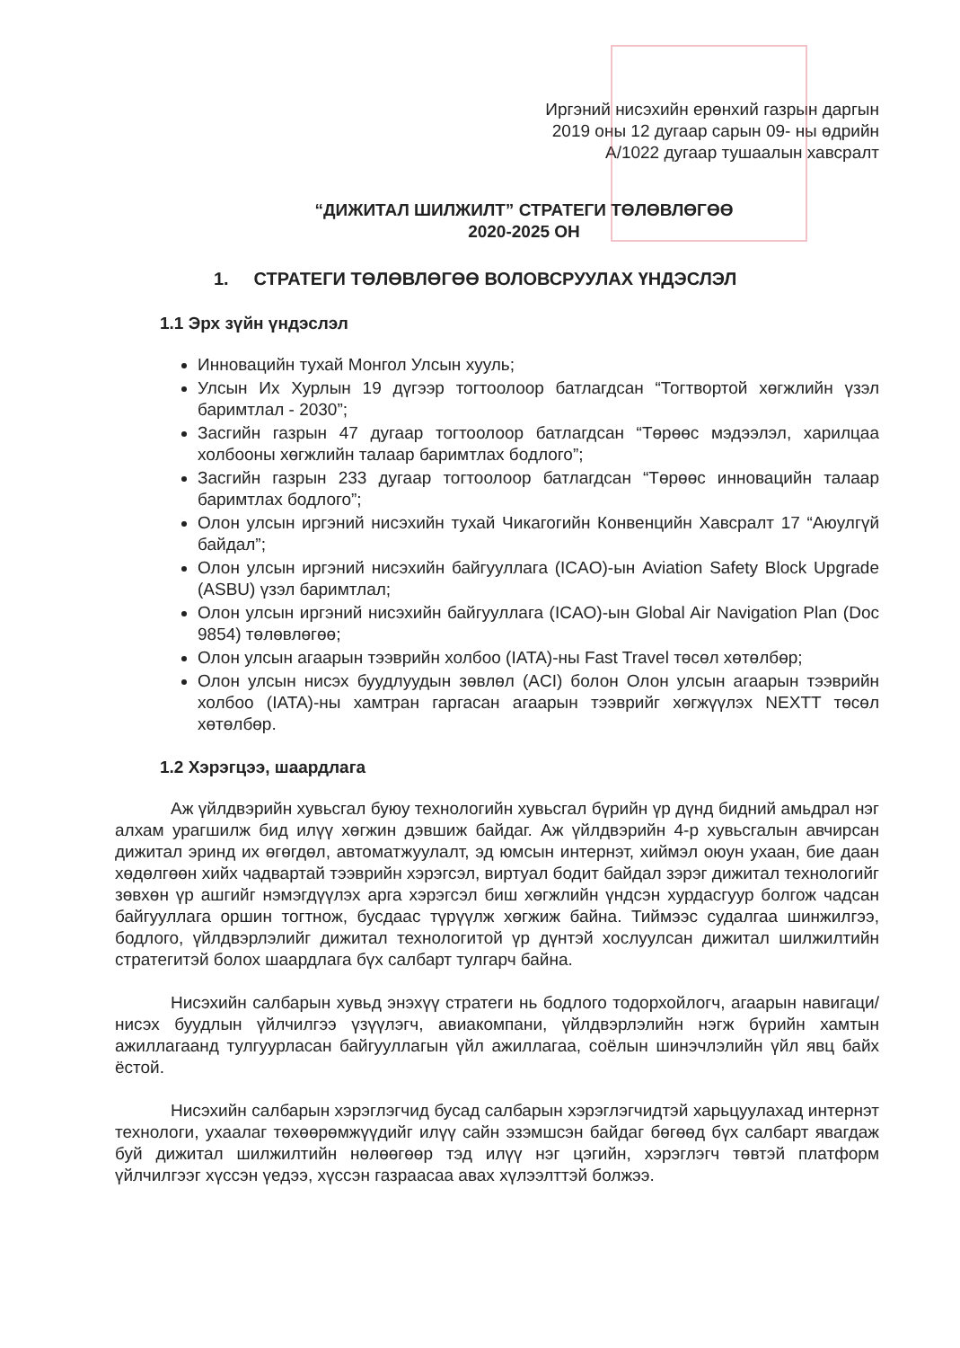Иргэний нисэхийн ерөнхий газрын даргын
2019 оны 12 дугаар сарын 09- ны өдрийн
А/1022 дугаар тушаалын хавсралт
“ДИЖИТАЛ ШИЛЖИЛТ” СТРАТЕГИ ТӨЛӨВЛӨГӨӨ
2020-2025 ОН
1. СТРАТЕГИ ТӨЛӨВЛӨГӨӨ ВОЛОВСРУУЛАХ ҮНДЭСЛЭЛ
1.1 Эрх зүйн үндэслэл
Инновацийн тухай Монгол Улсын хууль;
Улсын Их Хурлын 19 дүгээр тогтоолоор батлагдсан “Тогтвортой хөгжлийн үзэл баримтлал - 2030”;
Засгийн газрын 47 дугаар тогтоолоор батлагдсан “Төрөөс мэдээлэл, харилцаа холбооны хөгжлийн талаар баримтлах бодлого”;
Засгийн газрын 233 дугаар тогтоолоор батлагдсан “Төрөөс инновацийн талаар баримтлах бодлого”;
Олон улсын иргэний нисэхийн тухай Чикагогийн Конвенцийн Хавсралт 17 “Аюулгүй байдал”;
Олон улсын иргэний нисэхийн байгууллага (ICAO)-ын Aviation Safety Block Upgrade (ASBU) үзэл баримтлал;
Олон улсын иргэний нисэхийн байгууллага (ICAO)-ын Global Air Navigation Plan (Doc 9854) төлөвлөгөө;
Олон улсын агаарын тээврийн холбоо (IATA)-ны Fast Travel төсөл хөтөлбөр;
Олон улсын нисэх буудлуудын зөвлөл (ACI) болон Олон улсын агаарын тээврийн холбоо (IATA)-ны хамтран гаргасан агаарын тээврийг хөгжүүлэх NEXTT төсөл хөтөлбөр.
1.2 Хэрэгцээ, шаардлага
Аж үйлдвэрийн хувьсгал буюу технологийн хувьсгал бүрийн үр дүнд бидний амьдрал нэг алхам урагшилж бид илүү хөгжин дэвшиж байдаг. Аж үйлдвэрийн 4-р хувьсгалын авчирсан дижитал эринд их өгөгдөл, автоматжуулалт, эд юмсын интернэт, хиймэл оюун ухаан, бие даан хөдөлгөөн хийх чадвартай тээврийн хэрэгсэл, виртуал бодит байдал зэрэг дижитал технологийг зөвхөн үр ашгийг нэмэгдүүлэх арга хэрэгсэл биш хөгжлийн үндсэн хурдасгуур болгож чадсан байгууллага оршин тогтнож, бусдаас түрүүлж хөгжиж байна. Тиймээс судалгаа шинжилгээ, бодлого, үйлдвэрлэлийг дижитал технологитой үр дүнтэй хослуулсан дижитал шилжилтийн стратегитэй болох шаардлага бүх салбарт тулгарч байна.
Нисэхийн салбарын хувьд энэхүү стратеги нь бодлого тодорхойлогч, агаарын навигаци/нисэх буудлын үйлчилгээ үзүүлэгч, авиакомпани, үйлдвэрлэлийн нэгж бүрийн хамтын ажиллагаанд тулгуурласан байгууллагын үйл ажиллагаа, соёлын шинэчлэлийн үйл явц байх ёстой.
Нисэхийн салбарын хэрэглэгчид бусад салбарын хэрэглэгчидтэй харьцуулахад интернэт технологи, ухаалаг төхөөрөмжүүдийг илүү сайн эзэмшсэн байдаг бөгөөд бүх салбарт явагдаж буй дижитал шилжилтийн нөлөөгөөр тэд илүү нэг цэгийн, хэрэглэгч төвтэй платформ үйлчилгээг хүссэн үедээ, хүссэн газраасаа авах хүлээлттэй болжээ.